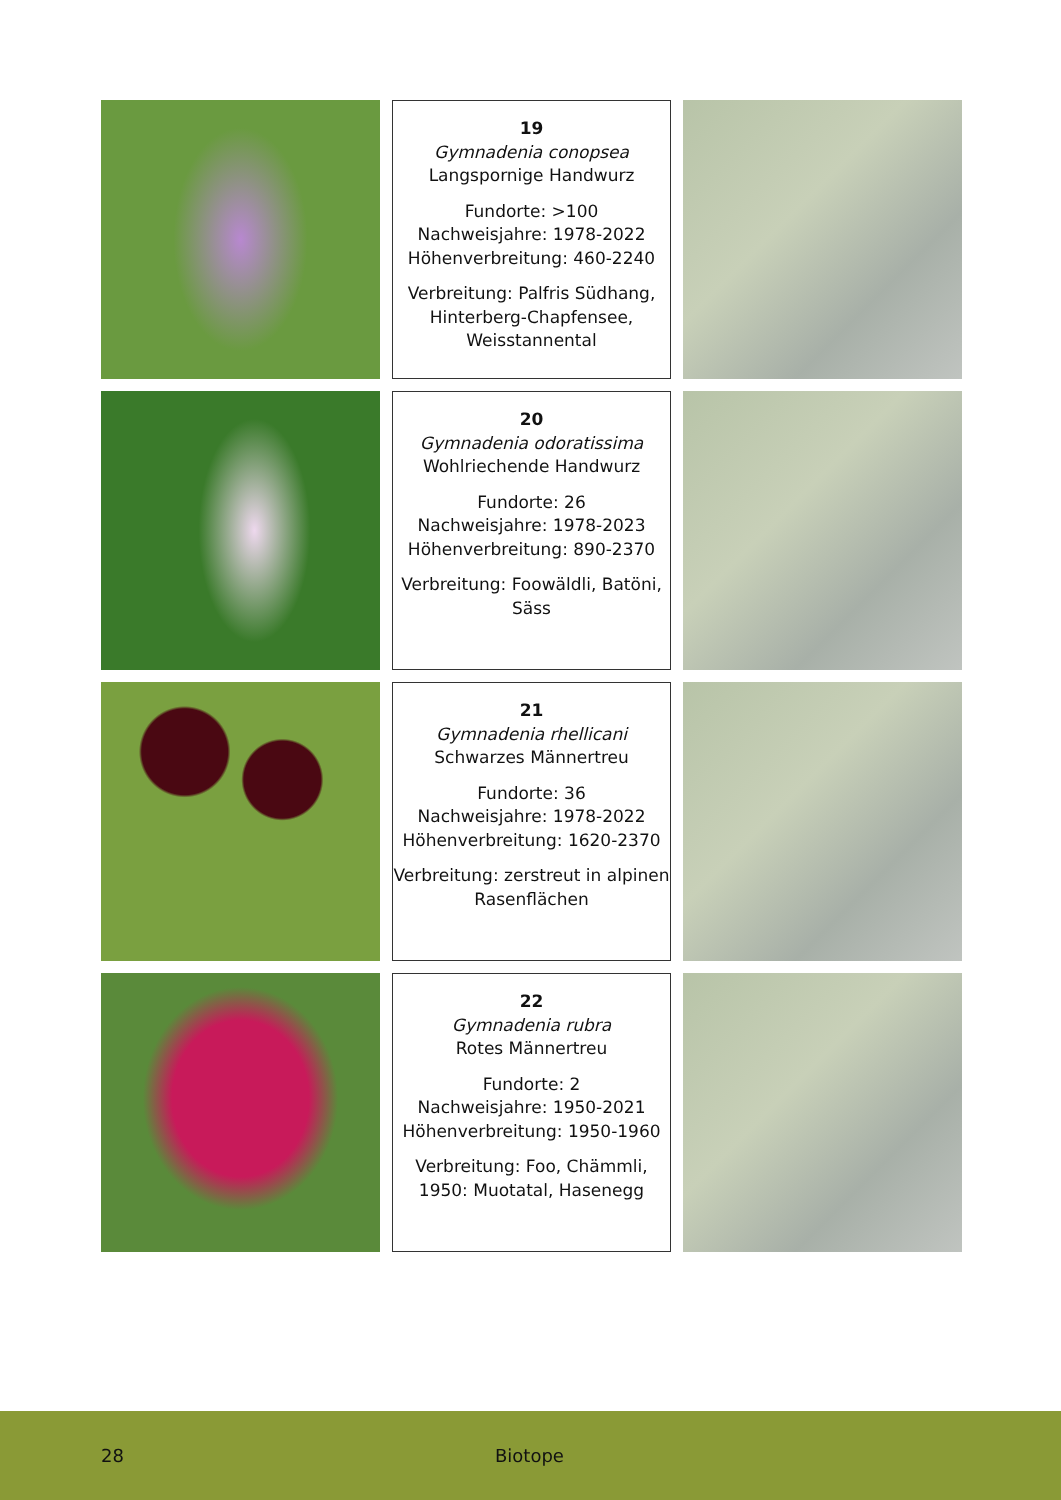19
Gymnadenia conopsea
Langspornige Handwurz
Fundorte: >100
Nachweisjahre: 1978-2022
Höhenverbreitung: 460-2240
Verbreitung: Palfris Südhang, Hinterberg-Chapfensee, Weisstannental
20
Gymnadenia odoratissima
Wohlriechende Handwurz
Fundorte: 26
Nachweisjahre: 1978-2023
Höhenverbreitung: 890-2370
Verbreitung: Foowäldli, Batöni, Säss
21
Gymnadenia rhellicani
Schwarzes Männertreu
Fundorte: 36
Nachweisjahre: 1978-2022
Höhenverbreitung: 1620-2370
Verbreitung: zerstreut in alpinen Rasenflächen
22
Gymnadenia rubra
Rotes Männertreu
Fundorte: 2
Nachweisjahre: 1950-2021
Höhenverbreitung: 1950-1960
Verbreitung: Foo, Chämmli, 1950: Muotatal, Hasenegg
28 Biotope